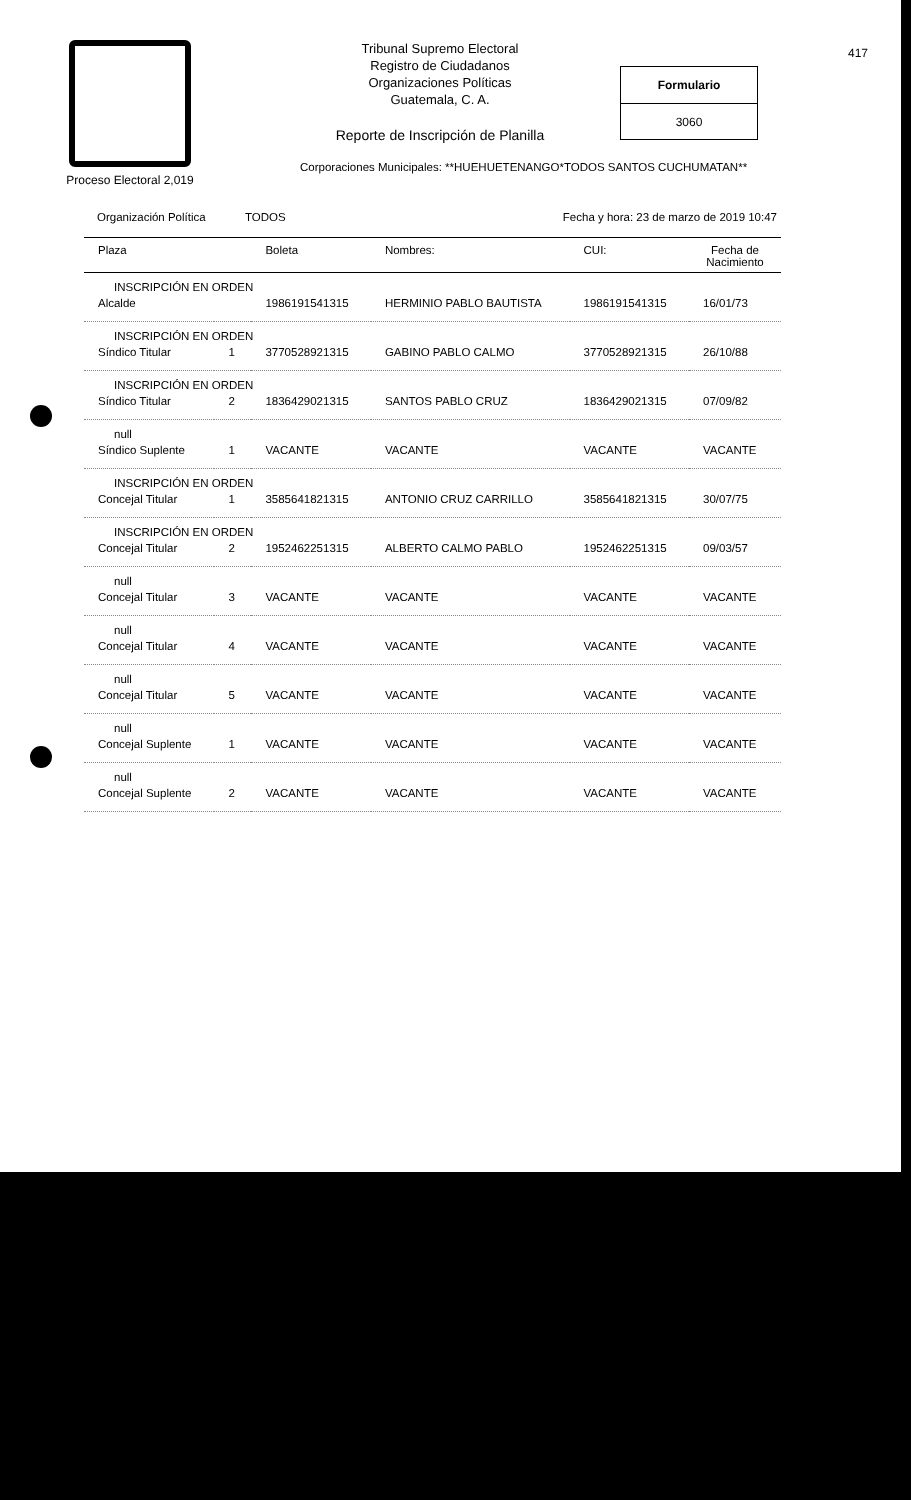Proceso Electoral 2,019
Tribunal Supremo Electoral
Registro de Ciudadanos
Organizaciones Políticas
Guatemala, C. A.
Formulario
3060
417
Reporte de Inscripción de Planilla
Corporaciones Municipales: **HUEHUETENANGO*TODOS SANTOS CUCHUMATAN**
Organización Política TODOS Fecha y hora: 23 de marzo de 2019 10:47
| Plaza | | Boleta | Nombres: | CUI: | Fecha de Nacimiento |
| --- | --- | --- | --- | --- | --- |
| INSCRIPCIÓN EN ORDEN | | | | | |
| Alcalde | | 1986191541315 | HERMINIO PABLO BAUTISTA | 1986191541315 | 16/01/73 |
| INSCRIPCIÓN EN ORDEN | | | | | |
| Síndico Titular | 1 | 3770528921315 | GABINO PABLO CALMO | 3770528921315 | 26/10/88 |
| INSCRIPCIÓN EN ORDEN | | | | | |
| Síndico Titular | 2 | 1836429021315 | SANTOS PABLO CRUZ | 1836429021315 | 07/09/82 |
| null | | | | | |
| Síndico Suplente | 1 | VACANTE | VACANTE | VACANTE | VACANTE |
| INSCRIPCIÓN EN ORDEN | | | | | |
| Concejal Titular | 1 | 3585641821315 | ANTONIO CRUZ CARRILLO | 3585641821315 | 30/07/75 |
| INSCRIPCIÓN EN ORDEN | | | | | |
| Concejal Titular | 2 | 1952462251315 | ALBERTO CALMO PABLO | 1952462251315 | 09/03/57 |
| null | | | | | |
| Concejal Titular | 3 | VACANTE | VACANTE | VACANTE | VACANTE |
| null | | | | | |
| Concejal Titular | 4 | VACANTE | VACANTE | VACANTE | VACANTE |
| null | | | | | |
| Concejal Titular | 5 | VACANTE | VACANTE | VACANTE | VACANTE |
| null | | | | | |
| Concejal Suplente | 1 | VACANTE | VACANTE | VACANTE | VACANTE |
| null | | | | | |
| Concejal Suplente | 2 | VACANTE | VACANTE | VACANTE | VACANTE |